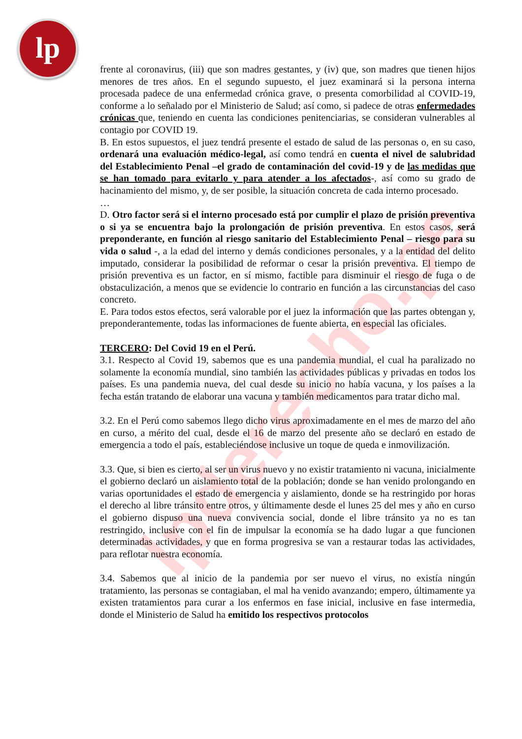lp
lpderecho.pe
frente al coronavirus, (iii) que son madres gestantes, y (iv) que, son madres que tienen hijos menores de tres años. En el segundo supuesto, el juez examinará si la persona interna procesada padece de una enfermedad crónica grave, o presenta comorbilidad al COVID-19, conforme a lo señalado por el Ministerio de Salud; así como, si padece de otras enfermedades crónicas que, teniendo en cuenta las condiciones penitenciarias, se consideran vulnerables al contagio por COVID 19.
B. En estos supuestos, el juez tendrá presente el estado de salud de las personas o, en su caso, ordenará una evaluación médico-legal, así como tendrá en cuenta el nivel de salubridad del Establecimiento Penal –el grado de contaminación del covid-19 y de las medidas que se han tomado para evitarlo y para atender a los afectados-, así como su grado de hacinamiento del mismo, y, de ser posible, la situación concreta de cada interno procesado.
…
D. Otro factor será si el interno procesado está por cumplir el plazo de prisión preventiva o si ya se encuentra bajo la prolongación de prisión preventiva. En estos casos, será preponderante, en función al riesgo sanitario del Establecimiento Penal – riesgo para su vida o salud -, a la edad del interno y demás condiciones personales, y a la entidad del delito imputado, considerar la posibilidad de reformar o cesar la prisión preventiva. El tiempo de prisión preventiva es un factor, en sí mismo, factible para disminuir el riesgo de fuga o de obstaculización, a menos que se evidencie lo contrario en función a las circunstancias del caso concreto.
E. Para todos estos efectos, será valorable por el juez la información que las partes obtengan y, preponderantemente, todas las informaciones de fuente abierta, en especial las oficiales.
TERCERO: Del Covid 19 en el Perú.
3.1. Respecto al Covid 19, sabemos que es una pandemia mundial, el cual ha paralizado no solamente la economía mundial, sino también las actividades públicas y privadas en todos los países. Es una pandemia nueva, del cual desde su inicio no había vacuna, y los países a la fecha están tratando de elaborar una vacuna y también medicamentos para tratar dicho mal.
3.2. En el Perú como sabemos llego dicho virus aproximadamente en el mes de marzo del año en curso, a mérito del cual, desde el 16 de marzo del presente año se declaró en estado de emergencia a todo el país, estableciéndose inclusive un toque de queda e inmovilización.
3.3. Que, si bien es cierto, al ser un virus nuevo y no existir tratamiento ni vacuna, inicialmente el gobierno declaró un aislamiento total de la población; donde se han venido prolongando en varias oportunidades el estado de emergencia y aislamiento, donde se ha restringido por horas el derecho al libre tránsito entre otros, y últimamente desde el lunes 25 del mes y año en curso el gobierno dispuso una nueva convivencia social, donde el libre tránsito ya no es tan restringido, inclusive con el fin de impulsar la economía se ha dado lugar a que funcionen determinadas actividades, y que en forma progresiva se van a restaurar todas las actividades, para reflotar nuestra economía.
3.4. Sabemos que al inicio de la pandemia por ser nuevo el virus, no existía ningún tratamiento, las personas se contagiaban, el mal ha venido avanzando; empero, últimamente ya existen tratamientos para curar a los enfermos en fase inicial, inclusive en fase intermedia, donde el Ministerio de Salud ha emitido los respectivos protocolos